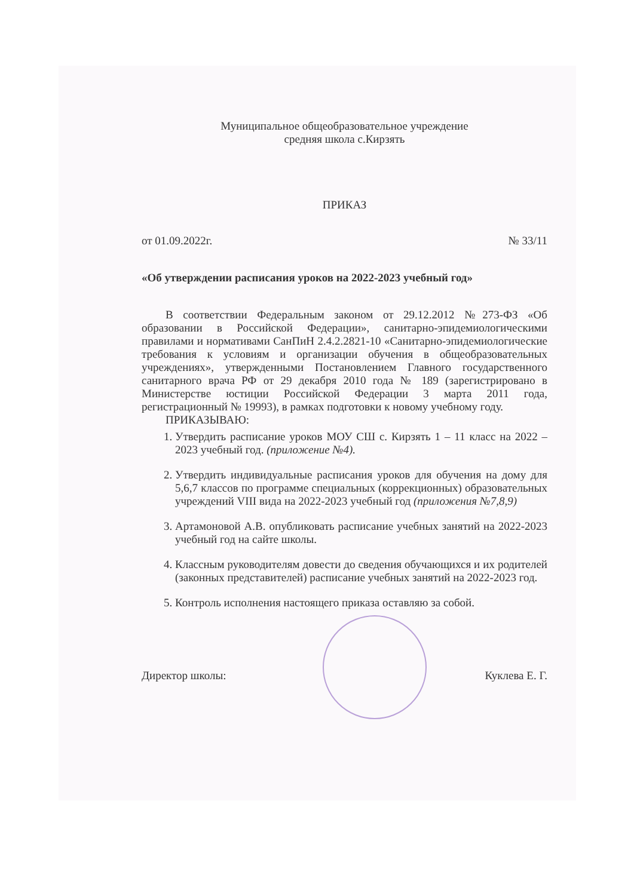Муниципальное общеобразовательное учреждение
средняя школа с.Кирзять
ПРИКАЗ
от 01.09.2022г. № 33/11
«Об утверждении расписания уроков на 2022-2023 учебный год»
В соответствии Федеральным законом от 29.12.2012 №273-ФЗ «Об образовании в Российской Федерации», санитарно-эпидемиологическими правилами и нормативами СанПиН 2.4.2.2821-10 «Санитарно-эпидемиологические требования к условиям и организации обучения в общеобразовательных учреждениях», утвержденными Постановлением Главного государственного санитарного врача РФ от 29 декабря 2010 года № 189 (зарегистрировано в Министерстве юстиции Российской Федерации 3 марта 2011 года, регистрационный № 19993), в рамках подготовки к новому учебному году.
ПРИКАЗЫВАЮ:
1. Утвердить расписание уроков МОУ СШ с. Кирзять 1 – 11 класс на 2022 – 2023 учебный год. (приложение №4).
2. Утвердить индивидуальные расписания уроков для обучения на дому для 5,6,7 классов по программе специальных (коррекционных) образовательных учреждений VIII вида на 2022-2023 учебный год (приложения №7,8,9)
3. Артамоновой А.В. опубликовать расписание учебных занятий на 2022-2023 учебный год на сайте школы.
4. Классным руководителям довести до сведения обучающихся и их родителей (законных представителей) расписание учебных занятий на 2022-2023 год.
5. Контроль исполнения настоящего приказа оставляю за собой.
Директор школы: Куклева Е. Г.